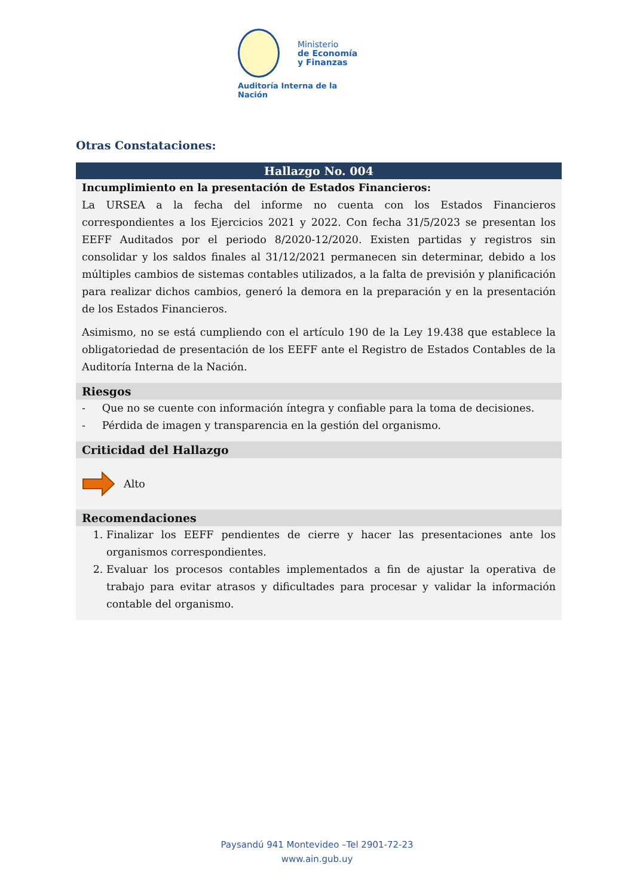Ministerio
de Economía
y Finanzas
Auditoría Interna de la Nación
Otras Constataciones:
Hallazgo No. 004
Incumplimiento en la presentación de Estados Financieros:
La URSEA a la fecha del informe no cuenta con los Estados Financieros correspondientes a los Ejercicios 2021 y 2022. Con fecha 31/5/2023 se presentan los EEFF Auditados por el periodo 8/2020-12/2020. Existen partidas y registros sin consolidar y los saldos finales al 31/12/2021 permanecen sin determinar, debido a los múltiples cambios de sistemas contables utilizados, a la falta de previsión y planificación para realizar dichos cambios, generó la demora en la preparación y en la presentación de los Estados Financieros.
Asimismo, no se está cumpliendo con el artículo 190 de la Ley 19.438 que establece la obligatoriedad de presentación de los EEFF ante el Registro de Estados Contables de la Auditoría Interna de la Nación.
Riesgos
- Que no se cuente con información íntegra y confiable para la toma de decisiones.
- Pérdida de imagen y transparencia en la gestión del organismo.
Criticidad del Hallazgo
Alto
Recomendaciones
1. Finalizar los EEFF pendientes de cierre y hacer las presentaciones ante los organismos correspondientes.
2. Evaluar los procesos contables implementados a fin de ajustar la operativa de trabajo para evitar atrasos y dificultades para procesar y validar la información contable del organismo.
Paysandú 941 Montevideo –Tel 2901-72-23
www.ain.gub.uy